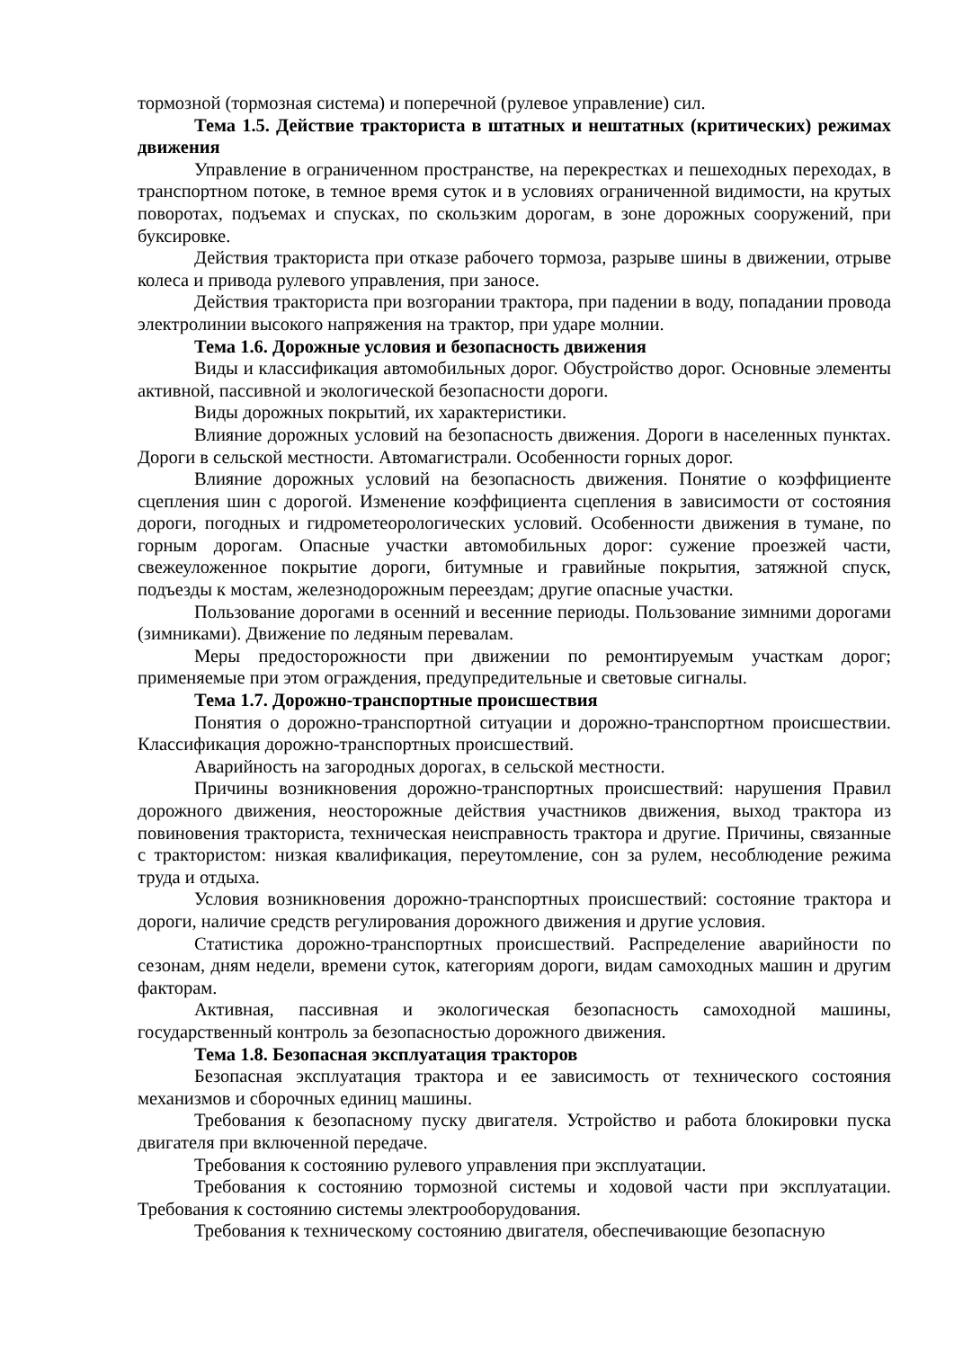тормозной (тормозная система) и поперечной (рулевое управление) сил.
Тема 1.5. Действие тракториста в штатных и нештатных (критических) режимах движения
Управление в ограниченном пространстве, на перекрестках и пешеходных переходах, в транспортном потоке, в темное время суток и в условиях ограниченной видимости, на крутых поворотах, подъемах и спусках, по скользким дорогам, в зоне дорожных сооружений, при буксировке.
Действия тракториста при отказе рабочего тормоза, разрыве шины в движении, отрыве колеса и привода рулевого управления, при заносе.
Действия тракториста при возгорании трактора, при падении в воду, попадании провода электролинии высокого напряжения на трактор, при ударе молнии.
Тема 1.6. Дорожные условия и безопасность движения
Виды и классификация автомобильных дорог. Обустройство дорог. Основные элементы активной, пассивной и экологической безопасности дороги.
Виды дорожных покрытий, их характеристики.
Влияние дорожных условий на безопасность движения. Дороги в населенных пунктах. Дороги в сельской местности. Автомагистрали. Особенности горных дорог.
Влияние дорожных условий на безопасность движения. Понятие о коэффициенте сцепления шин с дорогой. Изменение коэффициента сцепления в зависимости от состояния дороги, погодных и гидрометеорологических условий. Особенности движения в тумане, по горным дорогам. Опасные участки автомобильных дорог: сужение проезжей части, свежеуложенное покрытие дороги, битумные и гравийные покрытия, затяжной спуск, подъезды к мостам, железнодорожным переездам; другие опасные участки.
Пользование дорогами в осенний и весенние периоды. Пользование зимними дорогами (зимниками). Движение по ледяным перевалам.
Меры предосторожности при движении по ремонтируемым участкам дорог; применяемые при этом ограждения, предупредительные и световые сигналы.
Тема 1.7. Дорожно-транспортные происшествия
Понятия о дорожно-транспортной ситуации и дорожно-транспортном происшествии. Классификация дорожно-транспортных происшествий.
Аварийность на загородных дорогах, в сельской местности.
Причины возникновения дорожно-транспортных происшествий: нарушения Правил дорожного движения, неосторожные действия участников движения, выход трактора из повиновения тракториста, техническая неисправность трактора и другие. Причины, связанные с трактористом: низкая квалификация, переутомление, сон за рулем, несоблюдение режима труда и отдыха.
Условия возникновения дорожно-транспортных происшествий: состояние трактора и дороги, наличие средств регулирования дорожного движения и другие условия.
Статистика дорожно-транспортных происшествий. Распределение аварийности по сезонам, дням недели, времени суток, категориям дороги, видам самоходных машин и другим факторам.
Активная, пассивная и экологическая безопасность самоходной машины, государственный контроль за безопасностью дорожного движения.
Тема 1.8. Безопасная эксплуатация тракторов
Безопасная эксплуатация трактора и ее зависимость от технического состояния механизмов и сборочных единиц машины.
Требования к безопасному пуску двигателя. Устройство и работа блокировки пуска двигателя при включенной передаче.
Требования к состоянию рулевого управления при эксплуатации.
Требования к состоянию тормозной системы и ходовой части при эксплуатации. Требования к состоянию системы электрооборудования.
Требования к техническому состоянию двигателя, обеспечивающие безопасную